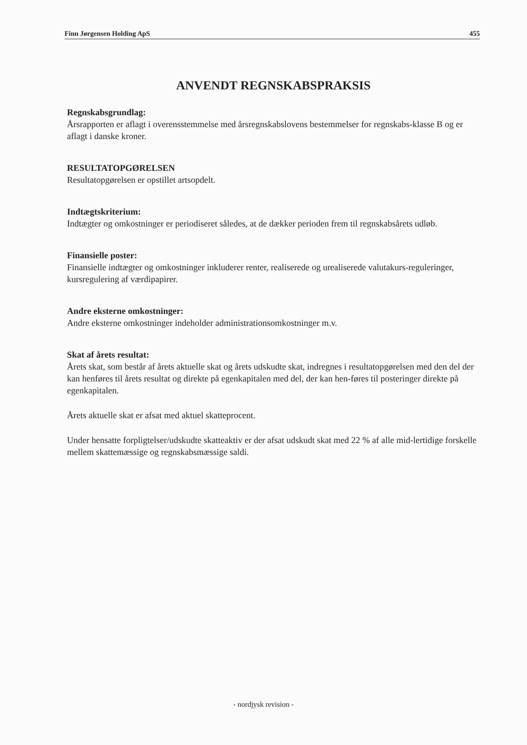Finn Jørgensen Holding ApS 455
ANVENDT REGNSKABSPRAKSIS
Regnskabsgrundlag:
Årsrapporten er aflagt i overensstemmelse med årsregnskabslovens bestemmelser for regnskabs-klasse B og er aflagt i danske kroner.
RESULTATOPGØRELSEN
Resultatopgørelsen er opstillet artsopdelt.
Indtægtskriterium:
Indtægter og omkostninger er periodiseret således, at de dækker perioden frem til regnskabsårets udløb.
Finansielle poster:
Finansielle indtægter og omkostninger inkluderer renter, realiserede og urealiserede valutakurs-reguleringer, kursregulering af værdipapirer.
Andre eksterne omkostninger:
Andre eksterne omkostninger indeholder administrationsomkostninger m.v.
Skat af årets resultat:
Årets skat, som består af årets aktuelle skat og årets udskudte skat, indregnes i resultatopgørelsen med den del der kan henføres til årets resultat og direkte på egenkapitalen med del, der kan hen-føres til posteringer direkte på egenkapitalen.
Årets aktuelle skat er afsat med aktuel skatteprocent.
Under hensatte forpligtelser/udskudte skatteaktiv er der afsat udskudt skat med 22 % af alle mid-lertidige forskelle mellem skattemæssige og regnskabsmæssige saldi.
- nordjysk revision -